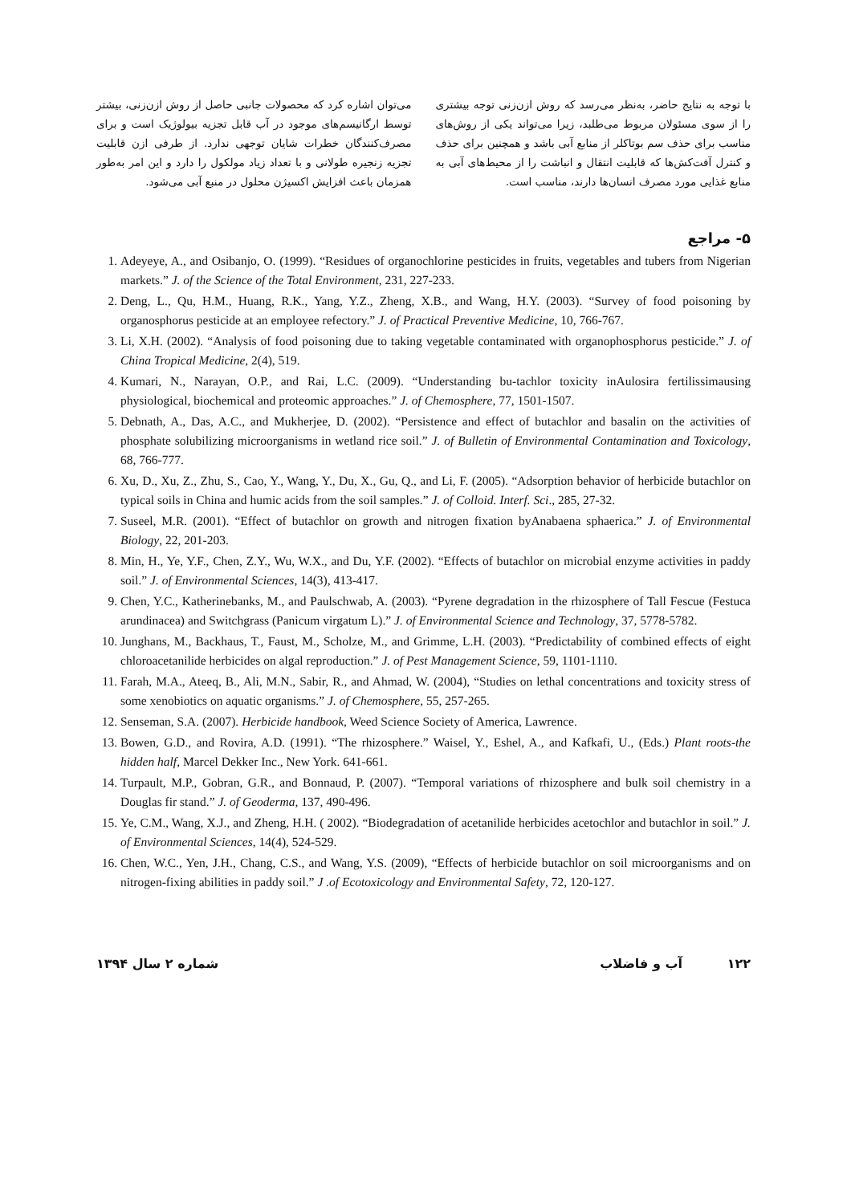می‌توان اشاره کرد که محصولات جانبی حاصل از روش ازن‌زنی، بیشتر توسط ارگانیسم‌های موجود در آب قابل تجزیه بیولوژیک است و برای مصرف‌کنندگان خطرات شایان توجهی ندارد. از طرفی ازن قابلیت تجزیه زنجیره طولانی و با تعداد زیاد مولکول را دارد و این امر به‌طور همزمان باعث افزایش اکسیژن محلول در منبع آبی می‌شود.
با توجه به نتایج حاضر، به‌نظر می‌رسد که روش ازن‌زنی توجه بیشتری را از سوی مسئولان مربوط می‌طلبد، زیرا می‌تواند یکی از روش‌های مناسب برای حذف سم بوتاکلر از منابع آبی باشد و همچنین برای حذف و کنترل آفت‌کش‌ها که قابلیت انتقال و انباشت را از محیط‌های آبی به منابع غذایی مورد مصرف انسان‌ها دارند، مناسب است.
۵- مراجع
1. Adeyeye, A., and Osibanjo, O. (1999). “Residues of organochlorine pesticides in fruits, vegetables and tubers from Nigerian markets.” J. of the Science of the Total Environment, 231, 227-233.
2. Deng, L., Qu, H.M., Huang, R.K., Yang, Y.Z., Zheng, X.B., and Wang, H.Y. (2003). “Survey of food poisoning by organosphorus pesticide at an employee refectory.” J. of Practical Preventive Medicine, 10, 766-767.
3. Li, X.H. (2002). “Analysis of food poisoning due to taking vegetable contaminated with organophosphorus pesticide.” J. of China Tropical Medicine, 2(4), 519.
4. Kumari, N., Narayan, O.P., and Rai, L.C. (2009). “Understanding bu-tachlor toxicity inAulosira fertilissimausing physiological, biochemical and proteomic approaches.” J. of Chemosphere, 77, 1501-1507.
5. Debnath, A., Das, A.C., and Mukherjee, D. (2002). “Persistence and effect of butachlor and basalin on the activities of phosphate solubilizing microorganisms in wetland rice soil.” J. of Bulletin of Environmental Contamination and Toxicology, 68, 766-777.
6. Xu, D., Xu, Z., Zhu, S., Cao, Y., Wang, Y., Du, X., Gu, Q., and Li, F. (2005). “Adsorption behavior of herbicide butachlor on typical soils in China and humic acids from the soil samples.” J. of Colloid. Interf. Sci., 285, 27-32.
7. Suseel, M.R. (2001). “Effect of butachlor on growth and nitrogen fixation byAnabaena sphaerica.” J. of Environmental Biology, 22, 201-203.
8. Min, H., Ye, Y.F., Chen, Z.Y., Wu, W.X., and Du, Y.F. (2002). “Effects of butachlor on microbial enzyme activities in paddy soil.” J. of Environmental Sciences, 14(3), 413-417.
9. Chen, Y.C., Katherinebanks, M., and Paulschwab, A. (2003). “Pyrene degradation in the rhizosphere of Tall Fescue (Festuca arundinacea) and Switchgrass (Panicum virgatum L).” J. of Environmental Science and Technology, 37, 5778-5782.
10. Junghans, M., Backhaus, T., Faust, M., Scholze, M., and Grimme, L.H. (2003). “Predictability of combined effects of eight chloroacetanilide herbicides on algal reproduction.” J. of Pest Management Science, 59, 1101-1110.
11. Farah, M.A., Ateeq, B., Ali, M.N., Sabir, R., and Ahmad, W. (2004), “Studies on lethal concentrations and toxicity stress of some xenobiotics on aquatic organisms.” J. of Chemosphere, 55, 257-265.
12. Senseman, S.A. (2007). Herbicide handbook, Weed Science Society of America, Lawrence.
13. Bowen, G.D., and Rovira, A.D. (1991). “The rhizosphere.” Waisel, Y., Eshel, A., and Kafkafi, U., (Eds.) Plant roots-the hidden half, Marcel Dekker Inc., New York. 641-661.
14. Turpault, M.P., Gobran, G.R., and Bonnaud, P. (2007). “Temporal variations of rhizosphere and bulk soil chemistry in a Douglas fir stand.” J. of Geoderma, 137, 490-496.
15. Ye, C.M., Wang, X.J., and Zheng, H.H. ( 2002). “Biodegradation of acetanilide herbicides acetochlor and butachlor in soil.” J. of Environmental Sciences, 14(4), 524-529.
16. Chen, W.C., Yen, J.H., Chang, C.S., and Wang, Y.S. (2009), “Effects of herbicide butachlor on soil microorganisms and on nitrogen-fixing abilities in paddy soil.” J .of Ecotoxicology and Environmental Safety, 72, 120-127.
۱۲۲ آب و فاضلاب شماره ۲ سال ۱۳۹۴